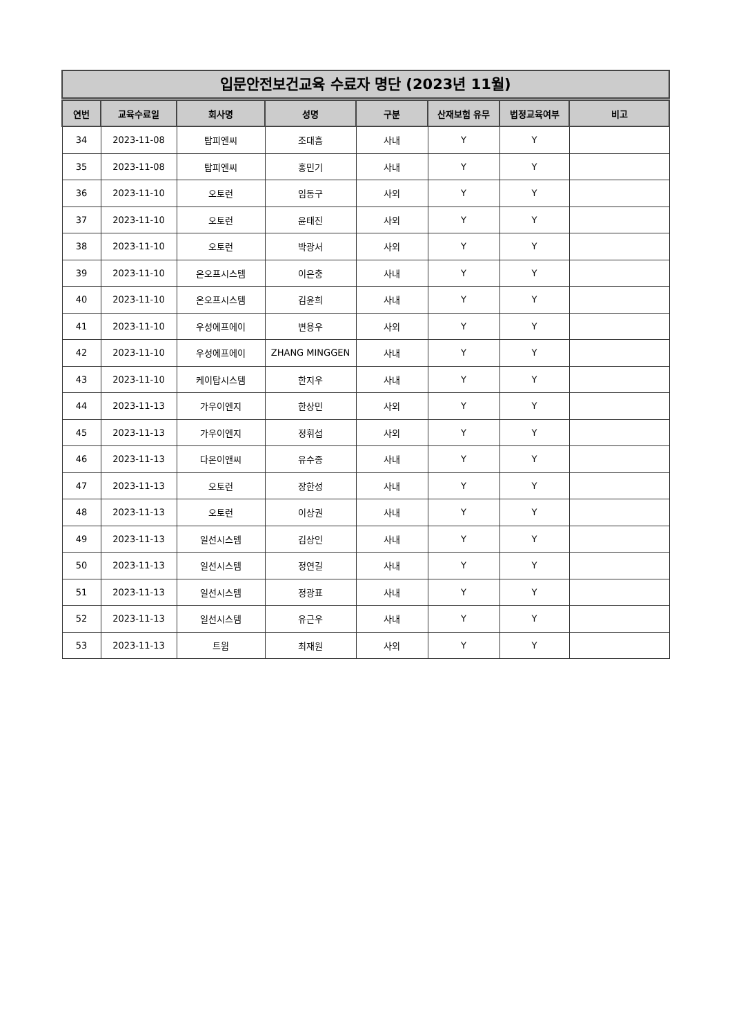입문안전보건교육 수료자 명단 (2023년 11월)
| 연번 | 교육수료일 | 회사명 | 성명 | 구분 | 산재보험 유무 | 법정교육여부 | 비고 |
| --- | --- | --- | --- | --- | --- | --- | --- |
| 34 | 2023-11-08 | 탑피엔씨 | 조대흠 | 사내 | Y | Y | |
| 35 | 2023-11-08 | 탑피엔씨 | 홍민기 | 사내 | Y | Y | |
| 36 | 2023-11-10 | 오토런 | 임동구 | 사외 | Y | Y | |
| 37 | 2023-11-10 | 오토런 | 윤태진 | 사외 | Y | Y | |
| 38 | 2023-11-10 | 오토런 | 박광서 | 사외 | Y | Y | |
| 39 | 2023-11-10 | 온오프시스템 | 이은충 | 사내 | Y | Y | |
| 40 | 2023-11-10 | 온오프시스템 | 김윤희 | 사내 | Y | Y | |
| 41 | 2023-11-10 | 우성에프에이 | 변용우 | 사외 | Y | Y | |
| 42 | 2023-11-10 | 우성에프에이 | ZHANG MINGGEN | 사내 | Y | Y | |
| 43 | 2023-11-10 | 케이탑시스템 | 한지우 | 사내 | Y | Y | |
| 44 | 2023-11-13 | 가우이엔지 | 한상민 | 사외 | Y | Y | |
| 45 | 2023-11-13 | 가우이엔지 | 정휘섭 | 사외 | Y | Y | |
| 46 | 2023-11-13 | 다온이앤씨 | 유수종 | 사내 | Y | Y | |
| 47 | 2023-11-13 | 오토런 | 장한성 | 사내 | Y | Y | |
| 48 | 2023-11-13 | 오토런 | 이상권 | 사내 | Y | Y | |
| 49 | 2023-11-13 | 일선시스템 | 김상인 | 사내 | Y | Y | |
| 50 | 2023-11-13 | 일선시스템 | 정연길 | 사내 | Y | Y | |
| 51 | 2023-11-13 | 일선시스템 | 정광표 | 사내 | Y | Y | |
| 52 | 2023-11-13 | 일선시스템 | 유근우 | 사내 | Y | Y | |
| 53 | 2023-11-13 | 트윔 | 최재원 | 사외 | Y | Y | |